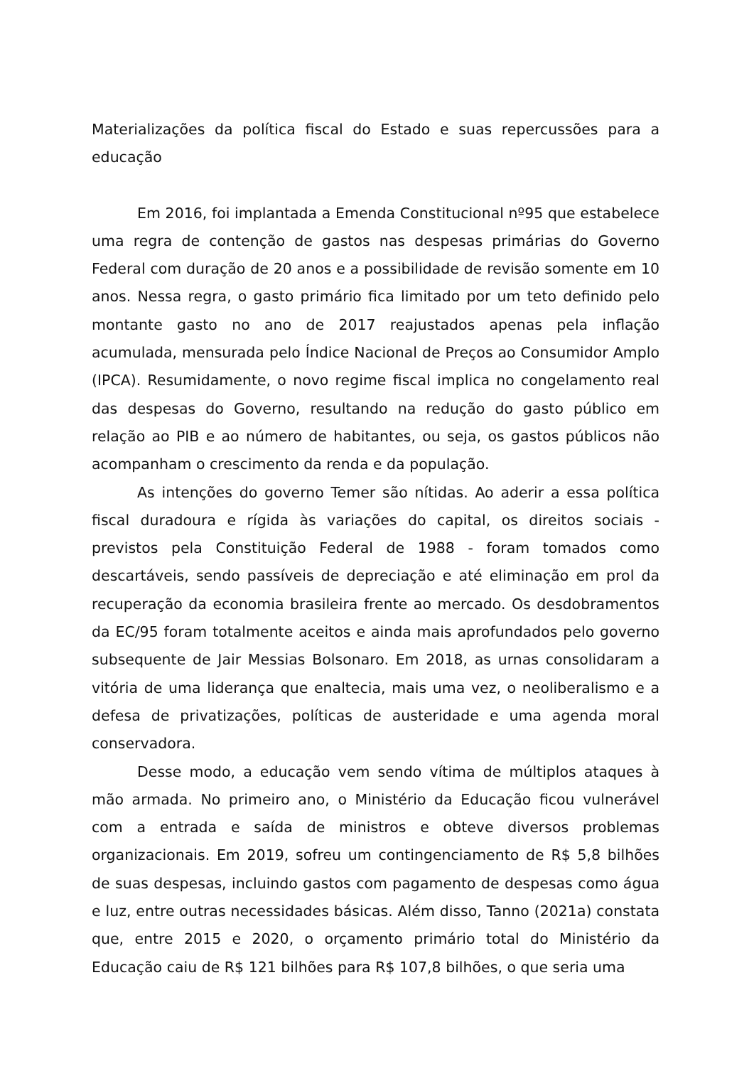Materializações da política fiscal do Estado e suas repercussões para a educação
Em 2016, foi implantada a Emenda Constitucional nº95 que estabelece uma regra de contenção de gastos nas despesas primárias do Governo Federal com duração de 20 anos e a possibilidade de revisão somente em 10 anos. Nessa regra, o gasto primário fica limitado por um teto definido pelo montante gasto no ano de 2017 reajustados apenas pela inflação acumulada, mensurada pelo Índice Nacional de Preços ao Consumidor Amplo (IPCA). Resumidamente, o novo regime fiscal implica no congelamento real das despesas do Governo, resultando na redução do gasto público em relação ao PIB e ao número de habitantes, ou seja, os gastos públicos não acompanham o crescimento da renda e da população.
As intenções do governo Temer são nítidas. Ao aderir a essa política fiscal duradoura e rígida às variações do capital, os direitos sociais - previstos pela Constituição Federal de 1988 - foram tomados como descartáveis, sendo passíveis de depreciação e até eliminação em prol da recuperação da economia brasileira frente ao mercado. Os desdobramentos da EC/95 foram totalmente aceitos e ainda mais aprofundados pelo governo subsequente de Jair Messias Bolsonaro. Em 2018, as urnas consolidaram a vitória de uma liderança que enaltecia, mais uma vez, o neoliberalismo e a defesa de privatizações, políticas de austeridade e uma agenda moral conservadora.
Desse modo, a educação vem sendo vítima de múltiplos ataques à mão armada. No primeiro ano, o Ministério da Educação ficou vulnerável com a entrada e saída de ministros e obteve diversos problemas organizacionais. Em 2019, sofreu um contingenciamento de R$ 5,8 bilhões de suas despesas, incluindo gastos com pagamento de despesas como água e luz, entre outras necessidades básicas. Além disso, Tanno (2021a) constata que, entre 2015 e 2020, o orçamento primário total do Ministério da Educação caiu de R$ 121 bilhões para R$ 107,8 bilhões, o que seria uma